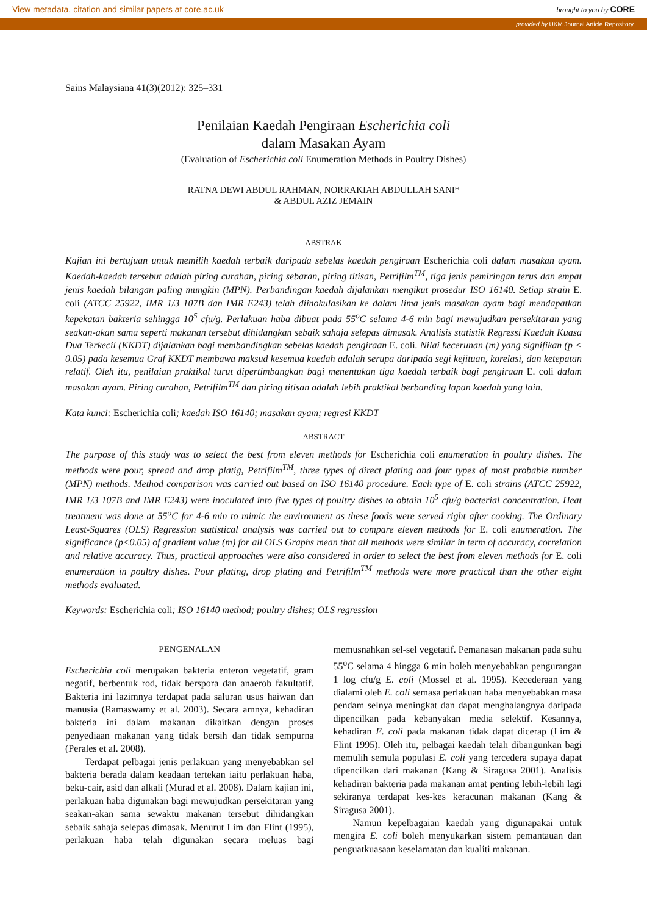View metadata, citation and similar papers at core.ac.uk brought to you by CORE
provided by UKM Journal Article Repository
Sains Malaysiana 41(3)(2012): 325–331
Penilaian Kaedah Pengiraan Escherichia coli
dalam Masakan Ayam
(Evaluation of Escherichia coli Enumeration Methods in Poultry Dishes)
RATNA DEWI ABDUL RAHMAN, NORRAKIAH ABDULLAH SANI*
& ABDUL AZIZ JEMAIN
ABSTRAK
Kajian ini bertujuan untuk memilih kaedah terbaik daripada sebelas kaedah pengiraan Escherichia coli dalam masakan ayam. Kaedah-kaedah tersebut adalah piring curahan, piring sebaran, piring titisan, Petrifilm<sup>TM</sup>, tiga jenis pemiringan terus dan empat jenis kaedah bilangan paling mungkin (MPN). Perbandingan kaedah dijalankan mengikut prosedur ISO 16140. Setiap strain E. coli (ATCC 25922, IMR 1/3 107B dan IMR E243) telah diinokulasikan ke dalam lima jenis masakan ayam bagi mendapatkan kepekatan bakteria sehingga 10<sup>5</sup> cfu/g. Perlakuan haba dibuat pada 55<sup>o</sup>C selama 4-6 min bagi mewujudkan persekitaran yang seakan-akan sama seperti makanan tersebut dihidangkan sebaik sahaja selepas dimasak. Analisis statistik Regressi Kaedah Kuasa Dua Terkecil (KKDT) dijalankan bagi membandingkan sebelas kaedah pengiraan E. coli. Nilai kecerunan (m) yang signifikan (p < 0.05) pada kesemua Graf KKDT membawa maksud kesemua kaedah adalah serupa daripada segi kejituan, korelasi, dan ketepatan relatif. Oleh itu, penilaian praktikal turut dipertimbangkan bagi menentukan tiga kaedah terbaik bagi pengiraan E. coli dalam masakan ayam. Piring curahan, Petrifilm<sup>TM</sup> dan piring titisan adalah lebih praktikal berbanding lapan kaedah yang lain.
Kata kunci: Escherichia coli; kaedah ISO 16140; masakan ayam; regresi KKDT
ABSTRACT
The purpose of this study was to select the best from eleven methods for Escherichia coli enumeration in poultry dishes. The methods were pour, spread and drop platig, Petrifilm<sup>TM</sup>, three types of direct plating and four types of most probable number (MPN) methods. Method comparison was carried out based on ISO 16140 procedure. Each type of E. coli strains (ATCC 25922, IMR 1/3 107B and IMR E243) were inoculated into five types of poultry dishes to obtain 10<sup>5</sup> cfu/g bacterial concentration. Heat treatment was done at 55<sup>o</sup>C for 4-6 min to mimic the environment as these foods were served right after cooking. The Ordinary Least-Squares (OLS) Regression statistical analysis was carried out to compare eleven methods for E. coli enumeration. The significance (p<0.05) of gradient value (m) for all OLS Graphs mean that all methods were similar in term of accuracy, correlation and relative accuracy. Thus, practical approaches were also considered in order to select the best from eleven methods for E. coli enumeration in poultry dishes. Pour plating, drop plating and Petrifilm<sup>TM</sup> methods were more practical than the other eight methods evaluated.
Keywords: Escherichia coli; ISO 16140 method; poultry dishes; OLS regression
PENGENALAN
Escherichia coli merupakan bakteria enteron vegetatif, gram negatif, berbentuk rod, tidak berspora dan anaerob fakultatif. Bakteria ini lazimnya terdapat pada saluran usus haiwan dan manusia (Ramaswamy et al. 2003). Secara amnya, kehadiran bakteria ini dalam makanan dikaitkan dengan proses penyediaan makanan yang tidak bersih dan tidak sempurna (Perales et al. 2008).
Terdapat pelbagai jenis perlakuan yang menyebabkan sel bakteria berada dalam keadaan tertekan iaitu perlakuan haba, beku-cair, asid dan alkali (Murad et al. 2008). Dalam kajian ini, perlakuan haba digunakan bagi mewujudkan persekitaran yang seakan-akan sama sewaktu makanan tersebut dihidangkan sebaik sahaja selepas dimasak. Menurut Lim dan Flint (1995), perlakuan haba telah digunakan secara meluas bagi memusnahkan sel-sel vegetatif. Pemanasan makanan pada suhu 55<sup>o</sup>C selama 4 hingga 6 min boleh menyebabkan pengurangan 1 log cfu/g E. coli (Mossel et al. 1995). Kecederaan yang dialami oleh E. coli semasa perlakuan haba menyebabkan masa pendam selnya meningkat dan dapat menghalangnya daripada dipencilkan pada kebanyakan media selektif. Kesannya, kehadiran E. coli pada makanan tidak dapat dicerap (Lim & Flint 1995). Oleh itu, pelbagai kaedah telah dibangunkan bagi memulih semula populasi E. coli yang tercedera supaya dapat dipencilkan dari makanan (Kang & Siragusa 2001). Analisis kehadiran bakteria pada makanan amat penting lebih-lebih lagi sekiranya terdapat kes-kes keracunan makanan (Kang & Siragusa 2001).
Namun kepelbagaian kaedah yang digunapakai untuk mengira E. coli boleh menyukarkan sistem pemantauan dan penguatkuasaan keselamatan dan kualiti makanan.